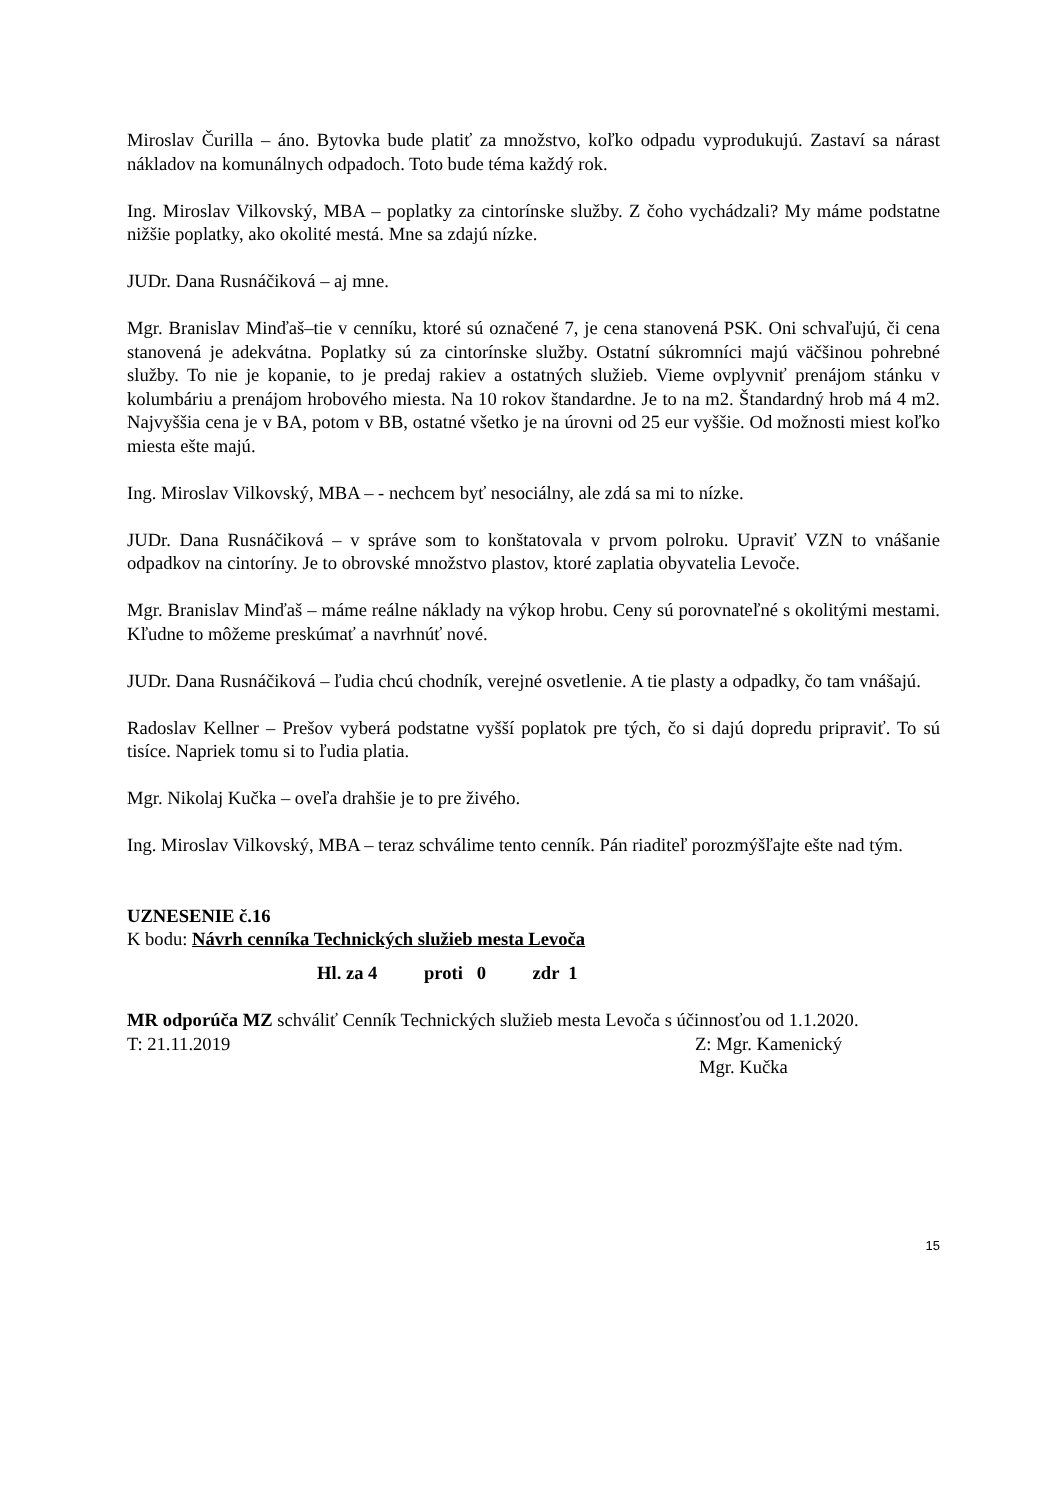Miroslav Čurilla – áno. Bytovka bude platiť za množstvo, koľko odpadu vyprodukujú. Zastaví sa nárast nákladov na komunálnych odpadoch. Toto bude téma každý rok.
Ing. Miroslav Vilkovský, MBA – poplatky za cintorínske služby. Z čoho vychádzali? My máme podstatne nižšie poplatky, ako okolité mestá. Mne sa zdajú nízke.
JUDr. Dana Rusnáčiková – aj mne.
Mgr. Branislav Minďaš–tie v cenníku, ktoré sú označené 7, je cena stanovená PSK. Oni schvaľujú, či cena stanovená je adekvátna. Poplatky sú za cintorínske služby. Ostatní súkromníci majú väčšinou pohrebné služby. To nie je kopanie, to je predaj rakiev a ostatných služieb. Vieme ovplyvniť prenájom stánku v kolumbáriu a prenájom hrobového miesta. Na 10 rokov štandardne. Je to na m2. Štandardný hrob má 4 m2. Najvyššia cena je v BA, potom v BB, ostatné všetko je na úrovni od 25 eur vyššie. Od možnosti miest koľko miesta ešte majú.
Ing. Miroslav Vilkovský, MBA – - nechcem byť nesociálny, ale zdá sa mi to nízke.
JUDr. Dana Rusnáčiková – v správe som to konštatovala v prvom polroku. Upraviť VZN to vnášanie odpadkov na cintoríny. Je to obrovské množstvo plastov, ktoré zaplatia obyvatelia Levoče.
Mgr. Branislav Minďaš – máme reálne náklady na výkop hrobu. Ceny sú porovnateľné s okolitými mestami. Kľudne to môžeme preskúmať a navrhnúť nové.
JUDr. Dana Rusnáčiková – ľudia chcú chodník, verejné osvetlenie. A tie plasty a odpadky, čo tam vnášajú.
Radoslav Kellner – Prešov vyberá podstatne vyšší poplatok pre tých, čo si dajú dopredu pripraviť. To sú tisíce. Napriek tomu si to ľudia platia.
Mgr. Nikolaj Kučka – oveľa drahšie je to pre živého.
Ing. Miroslav Vilkovský, MBA – teraz schválime tento cenník. Pán riaditeľ porozmýšľajte ešte nad tým.
UZNESENIE č.16
K bodu: Návrh cenníka Technických služieb mesta Levoča
Hl. za 4 proti 0 zdr 1
MR odporúča MZ schváliť Cenník Technických služieb mesta Levoča s účinnosťou od 1.1.2020.
T: 21.11.2019 Z: Mgr. Kamenický
Mgr. Kučka
15